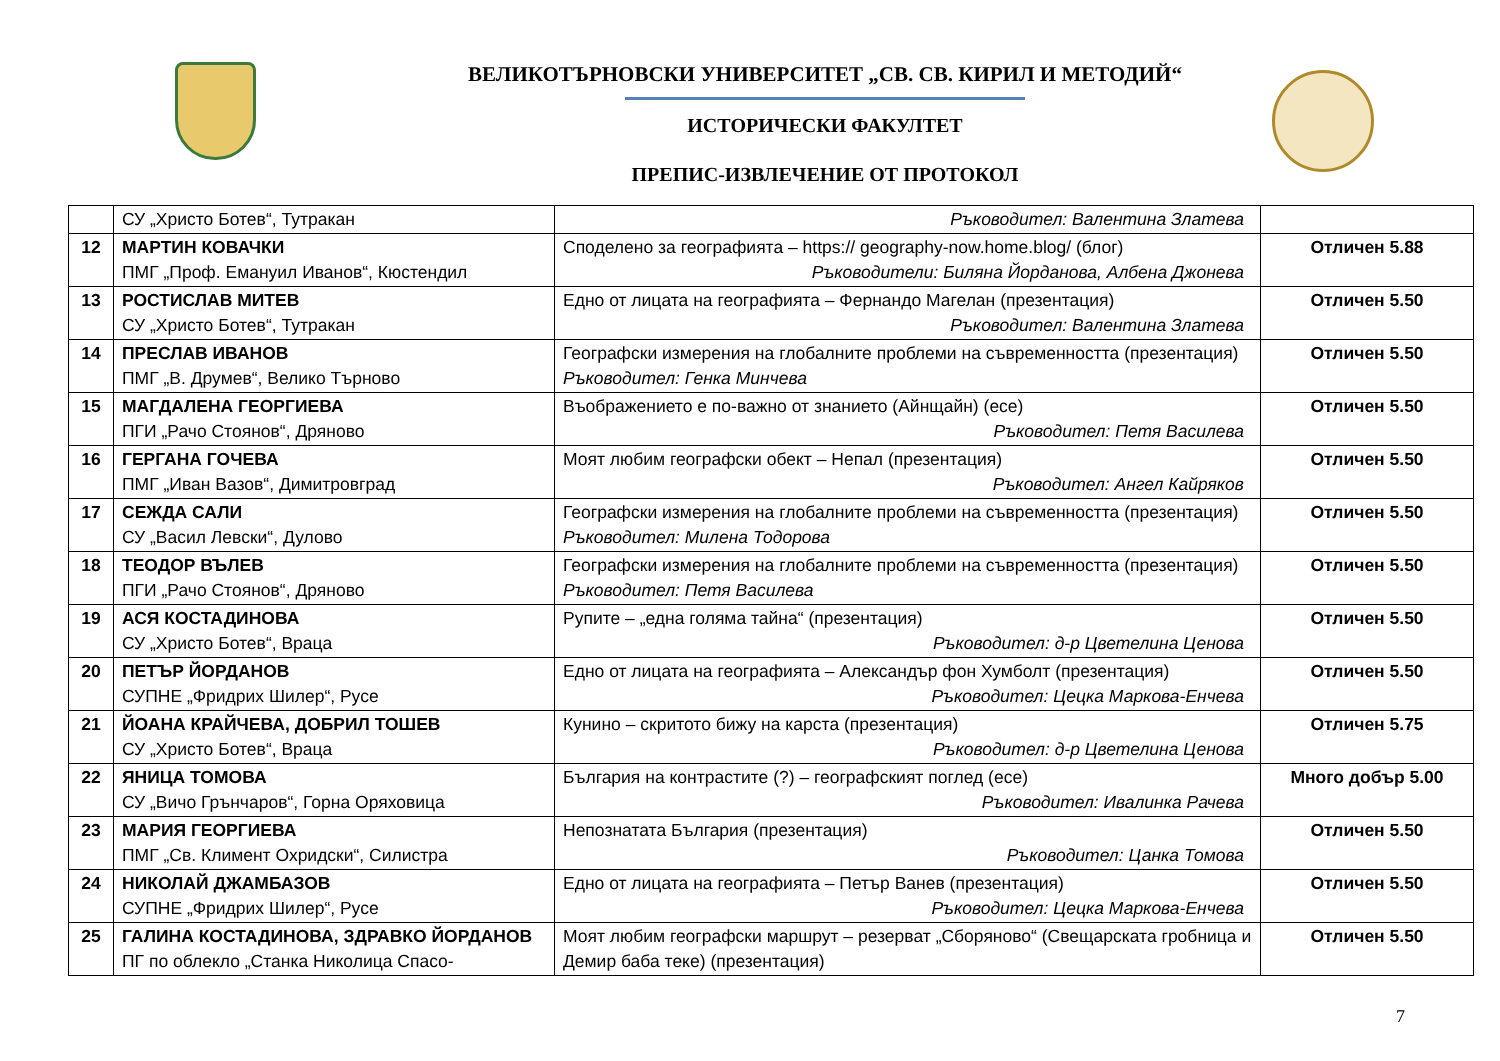ВЕЛИКОТЪРНОВСКИ УНИВЕРСИТЕТ „СВ. СВ. КИРИЛ И МЕТОДИЙ“
ИСТОРИЧЕСКИ ФАКУЛТЕТ
ПРЕПИС-ИЗВЛЕЧЕНИЕ ОТ ПРОТОКОЛ
| | СУ „Христо Ботев“, Тутракан | Ръководител: Валентина Златева | |
| 12 | МАРТИН КОВАЧКИ ПМГ „Проф. Емануил Иванов“, Кюстендил | Споделено за географията – https:// geography-now.home.blog/ (блог) Ръководители: Биляна Йорданова, Албена Джонева | Отличен 5.88 |
| 13 | РОСТИСЛАВ МИТЕВ СУ „Христо Ботев“, Тутракан | Едно от лицата на географията – Фернандо Магелан (презентация) Ръководител: Валентина Златева | Отличен 5.50 |
| 14 | ПРЕСЛАВ ИВАНОВ ПМГ „В. Друмев“, Велико Търново | Географски измерения на глобалните проблеми на съвременността (презентация) Ръководител: Генка Минчева | Отличен 5.50 |
| 15 | МАГДАЛЕНА ГЕОРГИЕВА ПГИ „Рачо Стоянов“, Дряново | Въображението е по-важно от знанието (Айнщайн) (есе) Ръководител: Петя Василева | Отличен 5.50 |
| 16 | ГЕРГАНА ГОЧЕВА ПМГ „Иван Вазов“, Димитровград | Моят любим географски обект – Непал (презентация) Ръководител: Ангел Кайряков | Отличен 5.50 |
| 17 | СЕЖДА САЛИ СУ „Васил Левски“, Дулово | Географски измерения на глобалните проблеми на съвременността (презентация) Ръководител: Милена Тодорова | Отличен 5.50 |
| 18 | ТЕОДОР ВЪЛЕВ ПГИ „Рачо Стоянов“, Дряново | Географски измерения на глобалните проблеми на съвременността (презентация) Ръководител: Петя Василева | Отличен 5.50 |
| 19 | АСЯ КОСТАДИНОВА СУ „Христо Ботев“, Враца | Рупите – „една голяма тайна“ (презентация) Ръководител: д-р Цветелина Ценова | Отличен 5.50 |
| 20 | ПЕТЪР ЙОРДАНОВ СУПНЕ „Фридрих Шилер“, Русе | Едно от лицата на географията – Александър фон Хумболт (презентация) Ръководител: Цецка Маркова-Енчева | Отличен 5.50 |
| 21 | ЙОАНА КРАЙЧЕВА, ДОБРИЛ ТОШЕВ СУ „Христо Ботев“, Враца | Кунино – скритото бижу на карста (презентация) Ръководител: д-р Цветелина Ценова | Отличен 5.75 |
| 22 | ЯНИЦА ТОМОВА СУ „Вичо Грънчаров“, Горна Оряховица | България на контрастите (?) – географският поглед (есе) Ръководител: Ивалинка Рачева | Много добър 5.00 |
| 23 | МАРИЯ ГЕОРГИЕВА ПМГ „Св. Климент Охридски“, Силистра | Непознатата България (презентация) Ръководител: Цанка Томова | Отличен 5.50 |
| 24 | НИКОЛАЙ ДЖАМБАЗОВ СУПНЕ „Фридрих Шилер“, Русе | Едно от лицата на географията – Петър Ванев (презентация) Ръководител: Цецка Маркова-Енчева | Отличен 5.50 |
| 25 | ГАЛИНА КОСТАДИНОВА, ЗДРАВКО ЙОРДАНОВ ПГ по облекло „Станка Николица Спасо- | Моят любим географски маршрут – резерват „Сборяново“ (Свещарската гробница и Демир баба теке) (презентация) | Отличен 5.50 |
7